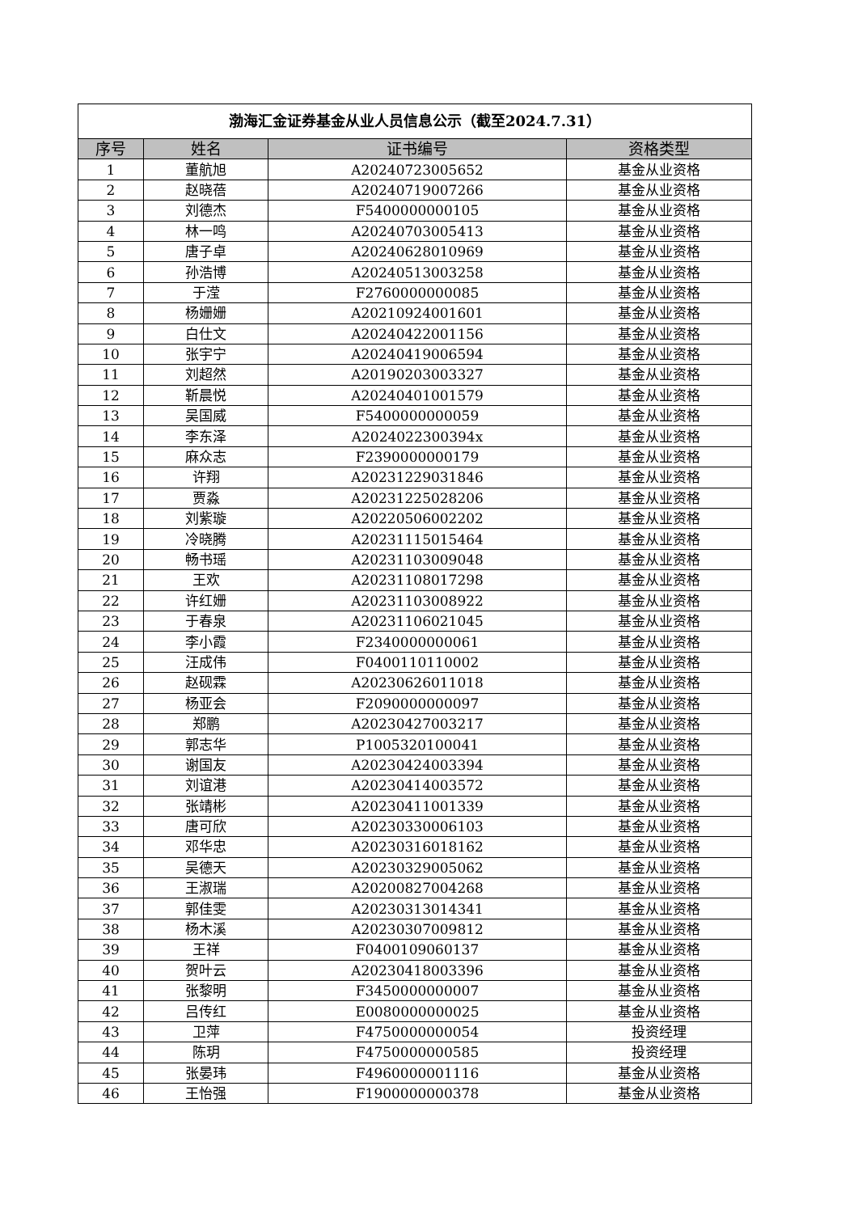| 渤海汇金证券基金从业人员信息公示（截至2024.7.31） | | | |
| 序号 | 姓名 | 证书编号 | 资格类型 |
| 1 | 董航旭 | A20240723005652 | 基金从业资格 |
| 2 | 赵晓蓓 | A20240719007266 | 基金从业资格 |
| 3 | 刘德杰 | F5400000000105 | 基金从业资格 |
| 4 | 林一鸣 | A20240703005413 | 基金从业资格 |
| 5 | 唐子卓 | A20240628010969 | 基金从业资格 |
| 6 | 孙浩博 | A20240513003258 | 基金从业资格 |
| 7 | 于滢 | F2760000000085 | 基金从业资格 |
| 8 | 杨姗姗 | A20210924001601 | 基金从业资格 |
| 9 | 白仕文 | A20240422001156 | 基金从业资格 |
| 10 | 张宇宁 | A20240419006594 | 基金从业资格 |
| 11 | 刘超然 | A20190203003327 | 基金从业资格 |
| 12 | 靳晨悦 | A20240401001579 | 基金从业资格 |
| 13 | 吴国威 | F5400000000059 | 基金从业资格 |
| 14 | 李东泽 | A2024022300394x | 基金从业资格 |
| 15 | 麻众志 | F2390000000179 | 基金从业资格 |
| 16 | 许翔 | A20231229031846 | 基金从业资格 |
| 17 | 贾淼 | A20231225028206 | 基金从业资格 |
| 18 | 刘紫璇 | A20220506002202 | 基金从业资格 |
| 19 | 冷晓腾 | A20231115015464 | 基金从业资格 |
| 20 | 畅书瑶 | A20231103009048 | 基金从业资格 |
| 21 | 王欢 | A20231108017298 | 基金从业资格 |
| 22 | 许红姗 | A20231103008922 | 基金从业资格 |
| 23 | 于春泉 | A20231106021045 | 基金从业资格 |
| 24 | 李小霞 | F2340000000061 | 基金从业资格 |
| 25 | 汪成伟 | F0400110110002 | 基金从业资格 |
| 26 | 赵砚霖 | A20230626011018 | 基金从业资格 |
| 27 | 杨亚会 | F2090000000097 | 基金从业资格 |
| 28 | 郑鹏 | A20230427003217 | 基金从业资格 |
| 29 | 郭志华 | P1005320100041 | 基金从业资格 |
| 30 | 谢国友 | A20230424003394 | 基金从业资格 |
| 31 | 刘谊港 | A20230414003572 | 基金从业资格 |
| 32 | 张靖彬 | A20230411001339 | 基金从业资格 |
| 33 | 唐可欣 | A20230330006103 | 基金从业资格 |
| 34 | 邓华忠 | A20230316018162 | 基金从业资格 |
| 35 | 吴德天 | A20230329005062 | 基金从业资格 |
| 36 | 王淑瑞 | A20200827004268 | 基金从业资格 |
| 37 | 郭佳雯 | A20230313014341 | 基金从业资格 |
| 38 | 杨木溪 | A20230307009812 | 基金从业资格 |
| 39 | 王祥 | F0400109060137 | 基金从业资格 |
| 40 | 贺叶云 | A20230418003396 | 基金从业资格 |
| 41 | 张黎明 | F3450000000007 | 基金从业资格 |
| 42 | 吕传红 | E0080000000025 | 基金从业资格 |
| 43 | 卫萍 | F4750000000054 | 投资经理 |
| 44 | 陈玥 | F4750000000585 | 投资经理 |
| 45 | 张晏玮 | F4960000001116 | 基金从业资格 |
| 46 | 王怡强 | F1900000000378 | 基金从业资格 |